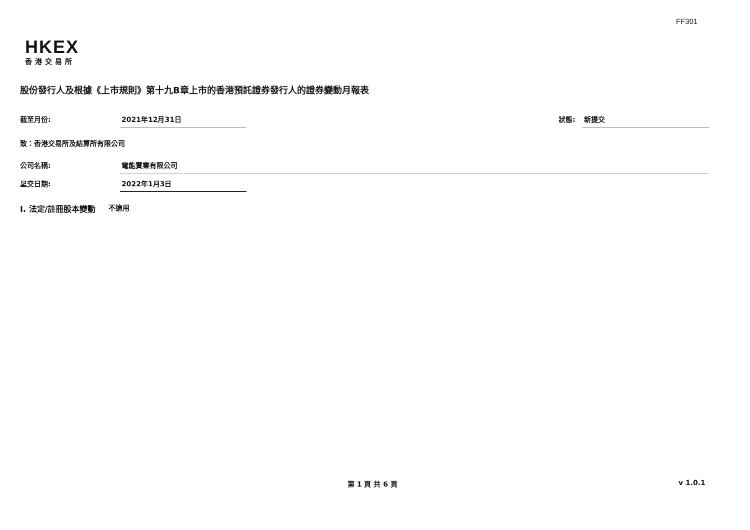FF301
HKEX
香港交易所
股份發行人及根據《上市規則》第十九B章上市的香港預託證券發行人的證券變動月報表
截至月份: 2021年12月31日 狀態: 新提交
致：香港交易所及結算所有限公司
公司名稱: 電能實業有限公司
呈交日期: 2022年1月3日
I. 法定/註冊股本變動 不適用
第 1 頁 共 6 頁 v 1.0.1